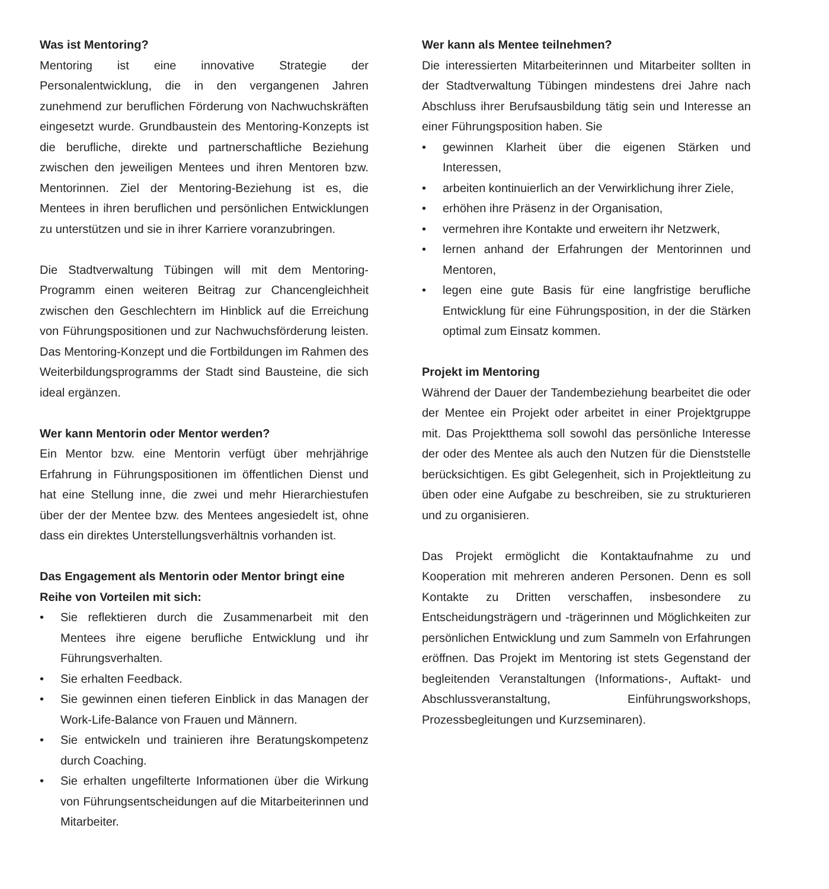Was ist Mentoring?
Mentoring ist eine innovative Strategie der Personalentwicklung, die in den vergangenen Jahren zunehmend zur beruflichen Förderung von Nachwuchskräften eingesetzt wurde. Grundbaustein des Mentoring-Konzepts ist die berufliche, direkte und partnerschaftliche Beziehung zwischen den jeweiligen Mentees und ihren Mentoren bzw. Mentorinnen. Ziel der Mentoring-Beziehung ist es, die Mentees in ihren beruflichen und persönlichen Entwicklungen zu unterstützen und sie in ihrer Karriere voranzubringen.
Die Stadtverwaltung Tübingen will mit dem Mentoring-Programm einen weiteren Beitrag zur Chancengleichheit zwischen den Geschlechtern im Hinblick auf die Erreichung von Führungspositionen und zur Nachwuchsförderung leisten. Das Mentoring-Konzept und die Fortbildungen im Rahmen des Weiterbildungsprogramms der Stadt sind Bausteine, die sich ideal ergänzen.
Wer kann Mentorin oder Mentor werden?
Ein Mentor bzw. eine Mentorin verfügt über mehrjährige Erfahrung in Führungspositionen im öffentlichen Dienst und hat eine Stellung inne, die zwei und mehr Hierarchiestufen über der der Mentee bzw. des Mentees angesiedelt ist, ohne dass ein direktes Unterstellungsverhältnis vorhanden ist.
Das Engagement als Mentorin oder Mentor bringt eine Reihe von Vorteilen mit sich:
• Sie reflektieren durch die Zusammenarbeit mit den Mentees ihre eigene berufliche Entwicklung und ihr Führungsverhalten.
• Sie erhalten Feedback.
• Sie gewinnen einen tieferen Einblick in das Managen der Work-Life-Balance von Frauen und Männern.
• Sie entwickeln und trainieren ihre Beratungskompetenz durch Coaching.
• Sie erhalten ungefilterte Informationen über die Wirkung von Führungsentscheidungen auf die Mitarbeiterinnen und Mitarbeiter.
Wer kann als Mentee teilnehmen?
Die interessierten Mitarbeiterinnen und Mitarbeiter sollten in der Stadtverwaltung Tübingen mindestens drei Jahre nach Abschluss ihrer Berufsausbildung tätig sein und Interesse an einer Führungsposition haben. Sie
• gewinnen Klarheit über die eigenen Stärken und Interessen,
• arbeiten kontinuierlich an der Verwirklichung ihrer Ziele,
• erhöhen ihre Präsenz in der Organisation,
• vermehren ihre Kontakte und erweitern ihr Netzwerk,
• lernen anhand der Erfahrungen der Mentorinnen und Mentoren,
• legen eine gute Basis für eine langfristige berufliche Entwicklung für eine Führungsposition, in der die Stärken optimal zum Einsatz kommen.
Projekt im Mentoring
Während der Dauer der Tandembeziehung bearbeitet die oder der Mentee ein Projekt oder arbeitet in einer Projektgruppe mit. Das Projektthema soll sowohl das persönliche Interesse der oder des Mentee als auch den Nutzen für die Dienststelle berücksichtigen. Es gibt Gelegenheit, sich in Projektleitung zu üben oder eine Aufgabe zu beschreiben, sie zu strukturieren und zu organisieren.
Das Projekt ermöglicht die Kontaktaufnahme zu und Kooperation mit mehreren anderen Personen. Denn es soll Kontakte zu Dritten verschaffen, insbesondere zu Entscheidungsträgern und -trägerinnen und Möglichkeiten zur persönlichen Entwicklung und zum Sammeln von Erfahrungen eröffnen. Das Projekt im Mentoring ist stets Gegenstand der begleitenden Veranstaltungen (Informations-, Auftakt- und Abschlussveranstaltung, Einführungsworkshops, Prozessbegleitungen und Kurzseminaren).